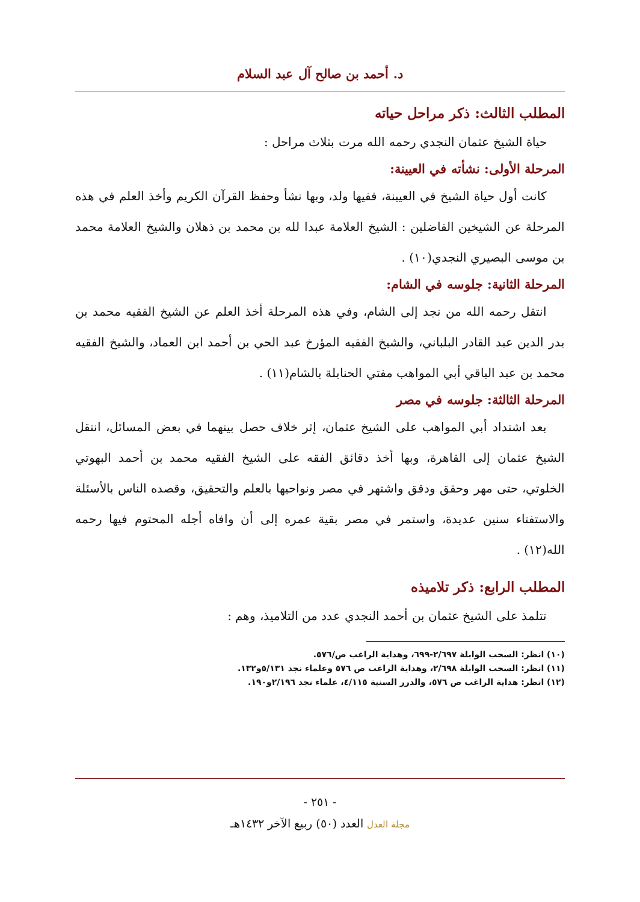د. أحمد بن صالح آل عبد السلام
المطلب الثالث: ذكر مراحل حياته
حياة الشيخ عثمان النجدي رحمه الله مرت بثلاث مراحل :
المرحلة الأولى: نشأته في العيينة:
كانت أول حياة الشيخ في العيينة، ففيها ولد، وبها نشأ وحفظ القرآن الكريم وأخذ العلم في هذه المرحلة عن الشيخين الفاضلين : الشيخ العلامة عبدا لله بن محمد بن ذهلان والشيخ العلامة محمد بن موسى البصيري النجدي(١٠) .
المرحلة الثانية: جلوسه في الشام:
انتقل رحمه الله من نجد إلى الشام، وفي هذه المرحلة أخذ العلم عن الشيخ الفقيه محمد بن بدر الدين عبد القادر البلباني، والشيخ الفقيه المؤرخ عبد الحي بن أحمد ابن العماد، والشيخ الفقيه محمد بن عبد الباقي أبي المواهب مفتي الحنابلة بالشام(١١) .
المرحلة الثالثة: جلوسه في مصر
بعد اشتداد أبي المواهب على الشيخ عثمان، إثر خلاف حصل بينهما في بعض المسائل، انتقل الشيخ عثمان إلى القاهرة، وبها أخذ دقائق الفقه على الشيخ الفقيه محمد بن أحمد البهوتي الخلوتي، حتى مهر وحقق ودقق واشتهر في مصر ونواحيها بالعلم والتحقيق، وقصده الناس بالأسئلة والاستفتاء سنين عديدة، واستمر في مصر بقية عمره إلى أن وافاه أجله المحتوم فيها رحمه الله(١٢) .
المطلب الرابع: ذكر تلاميذه
تتلمذ على الشيخ عثمان بن أحمد النجدي عدد من التلاميذ، وهم :
(١٠) انظر: السحب الوابلة ٢/٦٩٧-٦٩٩، وهداية الراغب ص/٥٧٦.
(١١) انظر: السحب الوابلة ٢/٦٩٨، وهداية الراغب ص ٥٧٦ وعلماء نجد ٥/١٣١و١٣٢.
(١٢) انظر: هداية الراغب ص ٥٧٦، والدرر السنية ٤/١١٥، علماء نجد ٢/١٩٦و١٩٠.
- ٢٥١ -
مجلة العدل العدد (٥٠) ربيع الآخر ١٤٣٢هـ